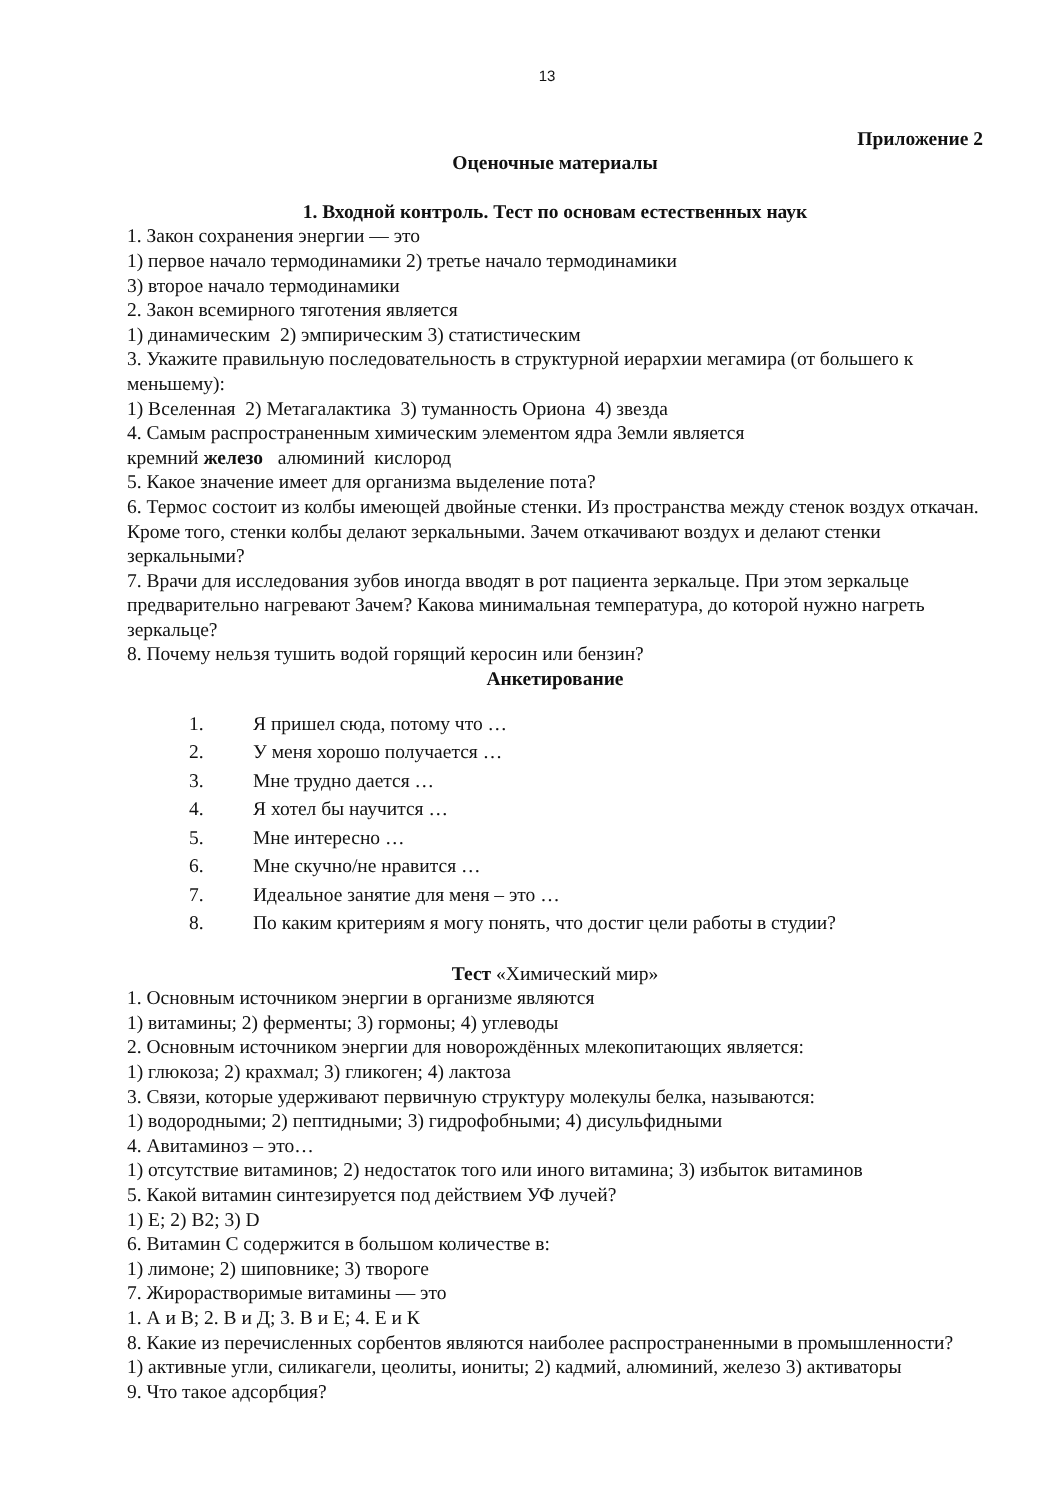13
Приложение 2
Оценочные материалы
1. Входной контроль. Тест по основам естественных наук
1. Закон сохранения энергии — это
1) первое начало термодинамики 2) третье начало термодинамики
3) второе начало термодинамики
2. Закон всемирного тяготения является
1) динамическим 2) эмпирическим 3) статистическим
3. Укажите правильную последовательность в структурной иерархии мегамира (от большего к меньшему):
1) Вселенная 2) Метагалактика 3) туманность Ориона 4) звезда
4. Самым распространенным химическим элементом ядра Земли является
кремний железо алюминий кислород
5. Какое значение имеет для организма выделение пота?
6. Термос состоит из колбы имеющей двойные стенки. Из пространства между стенок воздух откачан. Кроме того, стенки колбы делают зеркальными. Зачем откачивают воздух и делают стенки зеркальными?
7. Врачи для исследования зубов иногда вводят в рот пациента зеркальце. При этом зеркальце предварительно нагревают Зачем? Какова минимальная температура, до которой нужно нагреть зеркальце?
8. Почему нельзя тушить водой горящий керосин или бензин?
Анкетирование
1. Я пришел сюда, потому что …
2. У меня хорошо получается …
3. Мне трудно дается …
4. Я хотел бы научится …
5. Мне интересно …
6. Мне скучно/не нравится …
7. Идеальное занятие для меня – это …
8. По каким критериям я могу понять, что достиг цели работы в студии?
Тест «Химический мир»
1. Основным источником энергии в организме являются
1) витамины; 2) ферменты; 3) гормоны; 4) углеводы
2. Основным источником энергии для новорождённых млекопитающих является:
1) глюкоза; 2) крахмал; 3) гликоген; 4) лактоза
3. Связи, которые удерживают первичную структуру молекулы белка, называются:
1) водородными; 2) пептидными; 3) гидрофобными; 4) дисульфидными
4. Авитаминоз – это…
1) отсутствие витаминов; 2) недостаток того или иного витамина; 3) избыток витаминов
5. Какой витамин синтезируется под действием УФ лучей?
1) Е; 2) В2; 3) D
6. Витамин С содержится в большом количестве в:
1) лимоне; 2) шиповнике; 3) твороге
7. Жирорастворимые витамины — это
1. А и В; 2. В и Д; 3. В и Е; 4. Е и К
8. Какие из перечисленных сорбентов являются наиболее распространенными в промышленности?
1) активные угли, силикагели, цеолиты, иониты; 2) кадмий, алюминий, железо 3) активаторы
9. Что такое адсорбция?